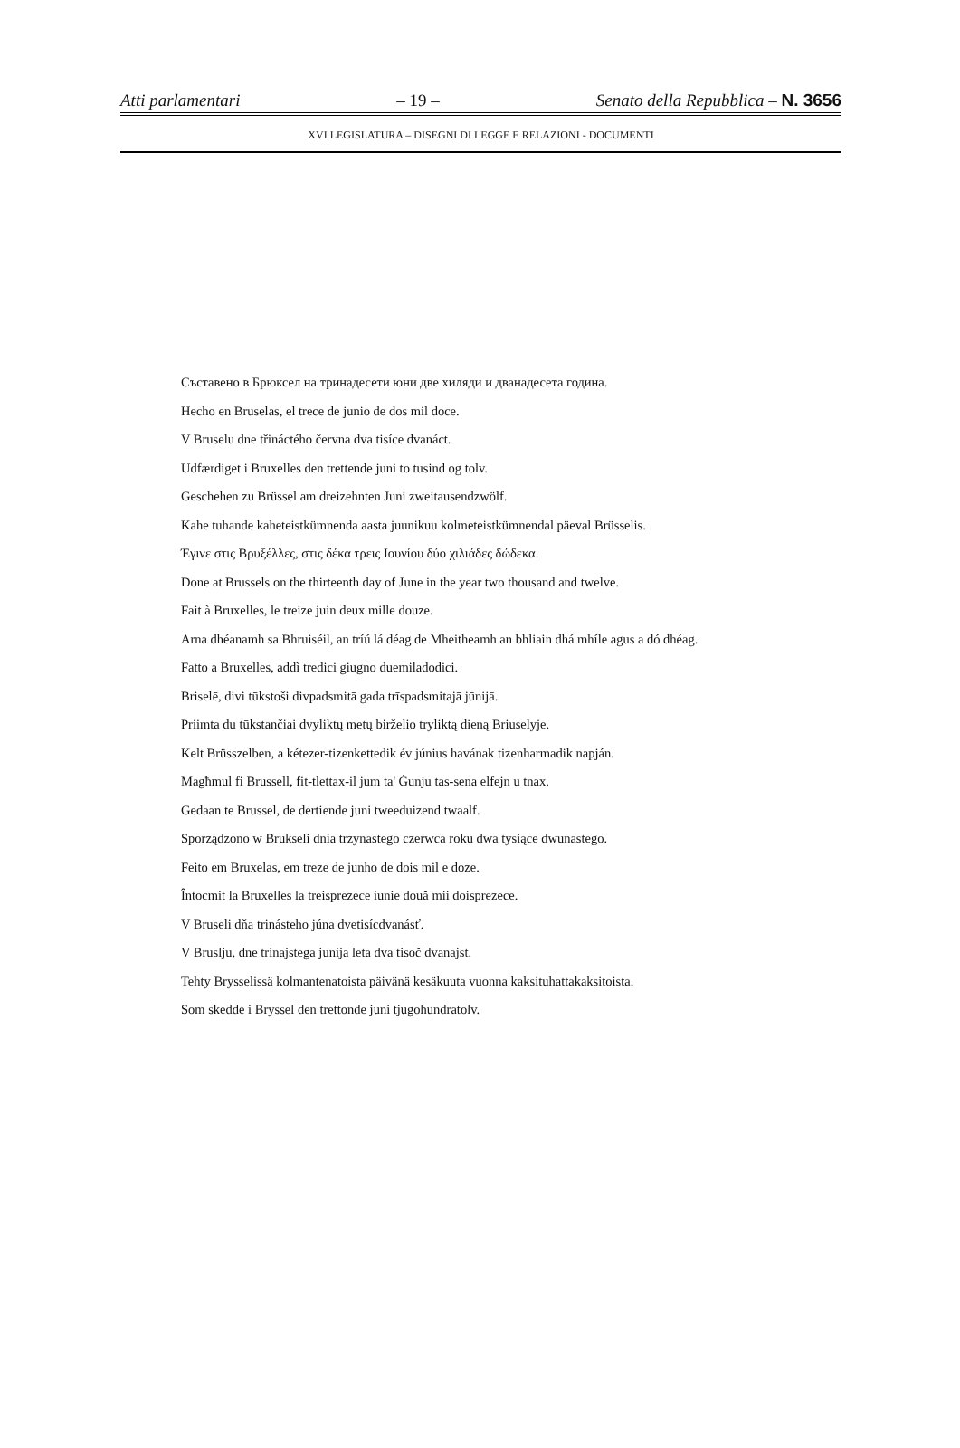Atti parlamentari – 19 – Senato della Repubblica – N. 3656
XVI LEGISLATURA – DISEGNI DI LEGGE E RELAZIONI - DOCUMENTI
Съставено в Брюксел на тринадесети юни две хиляди и дванадесета година.
Hecho en Bruselas, el trece de junio de dos mil doce.
V Bruselu dne třináctého června dva tisíce dvanáct.
Udfærdiget i Bruxelles den trettende juni to tusind og tolv.
Geschehen zu Brüssel am dreizehnten Juni zweitausendzwölf.
Kahe tuhande kaheteistkümnenda aasta juunikuu kolmeteistkümnendal päeval Brüsselis.
Έγινε στις Βρυξέλλες, στις δέκα τρεις Ιουνίου δύο χιλιάδες δώδεκα.
Done at Brussels on the thirteenth day of June in the year two thousand and twelve.
Fait à Bruxelles, le treize juin deux mille douze.
Arna dhéanamh sa Bhruiséil, an tríú lá déag de Mheitheamh an bhliain dhá mhíle agus a dó dhéag.
Fatto a Bruxelles, addì tredici giugno duemiladodici.
Briselē, divi tūkstoši divpadsmitā gada trīspadsmitajā jūnijā.
Priimta du tūkstančiai dvyliktų metų birželio tryliktą dieną Briuselyje.
Kelt Brüsszelben, a kétezer-tizenkettedik év június havának tizenharmadik napján.
Magħmul fi Brussell, fit-tlettax-il jum ta' Ġunju tas-sena elfejn u tnax.
Gedaan te Brussel, de dertiende juni tweeduizend twaalf.
Sporządzono w Brukseli dnia trzynastego czerwca roku dwa tysiące dwunastego.
Feito em Bruxelas, em treze de junho de dois mil e doze.
Întocmit la Bruxelles la treisprezece iunie două mii doisprezece.
V Bruseli dňa trinásteho júna dvetisícdvanásť.
V Bruslju, dne trinajstega junija leta dva tisoč dvanajst.
Tehty Brysselissä kolmantenatoista päivänä kesäkuuta vuonna kaksituhattakaksitoista.
Som skedde i Bryssel den trettonde juni tjugohundratolv.